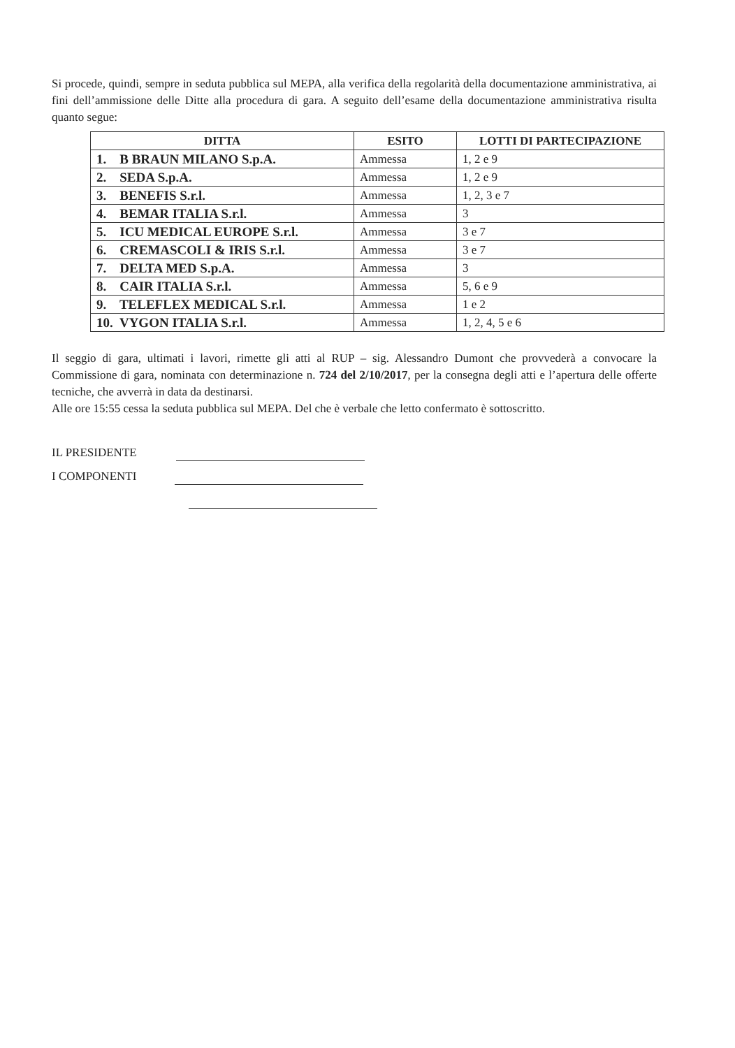Si procede, quindi, sempre in seduta pubblica sul MEPA, alla verifica della regolarità della documentazione amministrativa, ai fini dell’ammissione delle Ditte alla procedura di gara. A seguito dell’esame della documentazione amministrativa risulta quanto segue:
| DITTA | ESITO | LOTTI DI PARTECIPAZIONE |
| --- | --- | --- |
| 1. B BRAUN MILANO S.p.A. | Ammessa | 1, 2 e 9 |
| 2. SEDA S.p.A. | Ammessa | 1, 2 e 9 |
| 3. BENEFIS S.r.l. | Ammessa | 1, 2, 3 e 7 |
| 4. BEMAR ITALIA S.r.l. | Ammessa | 3 |
| 5. ICU MEDICAL EUROPE S.r.l. | Ammessa | 3 e 7 |
| 6. CREMASCOLI & IRIS S.r.l. | Ammessa | 3 e 7 |
| 7. DELTA MED S.p.A. | Ammessa | 3 |
| 8. CAIR ITALIA S.r.l. | Ammessa | 5, 6 e 9 |
| 9. TELEFLEX MEDICAL S.r.l. | Ammessa | 1 e 2 |
| 10. VYGON ITALIA S.r.l. | Ammessa | 1, 2, 4, 5 e 6 |
Il seggio di gara, ultimati i lavori, rimette gli atti al RUP – sig. Alessandro Dumont che provvederà a convocare la Commissione di gara, nominata con determinazione n. 724 del 2/10/2017, per la consegna degli atti e l’apertura delle offerte tecniche, che avverrà in data da destinarsi.
Alle ore 15:55 cessa la seduta pubblica sul MEPA. Del che è verbale che letto confermato è sottoscritto.
IL PRESIDENTE
I COMPONENTI